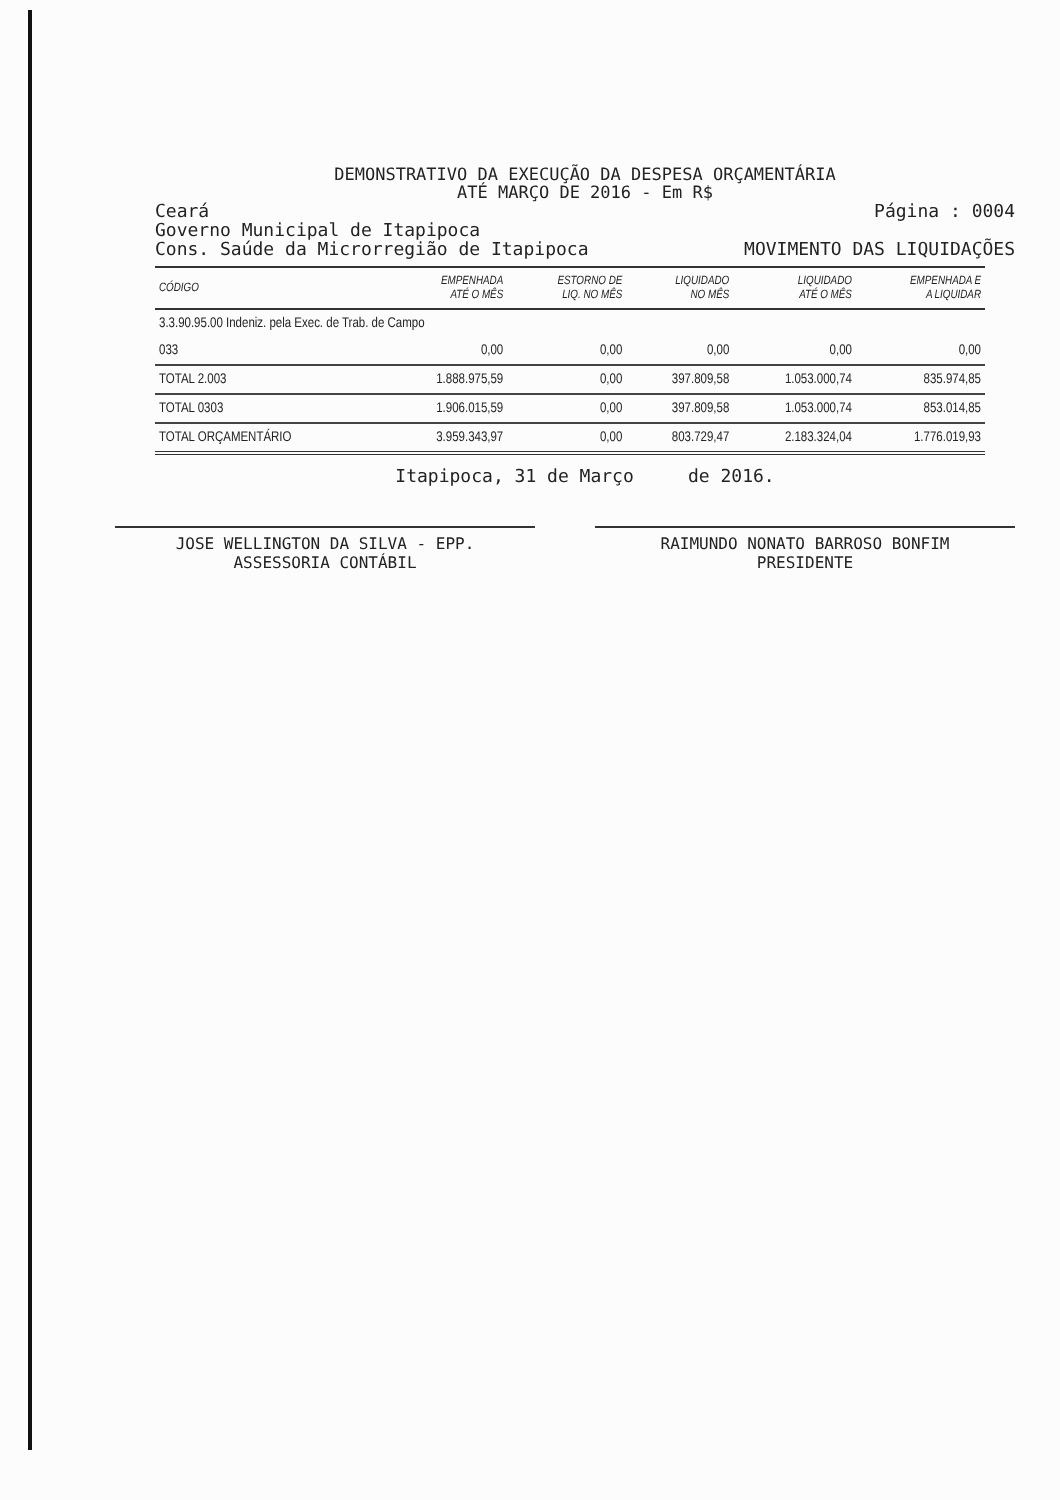DEMONSTRATIVO DA EXECUÇÃO DA DESPESA ORÇAMENTÁRIA
ATÉ MARÇO DE 2016 - Em R$
Ceará Página : 0004
Governo Municipal de Itapipoca
Cons. Saúde da Microrregião de Itapipoca MOVIMENTO DAS LIQUIDAÇÕES
| CÓDIGO | EMPENHADA ATÉ O MÊS | ESTORNO DE LIQ. NO MÊS | LIQUIDADO NO MÊS | LIQUIDADO ATÉ O MÊS | EMPENHADA E A LIQUIDAR |
| --- | --- | --- | --- | --- | --- |
| 3.3.90.95.00 Indeniz. pela Exec. de Trab. de Campo | | | | | |
| 033 | 0,00 | 0,00 | 0,00 | 0,00 | 0,00 |
| TOTAL 2.003 | 1.888.975,59 | 0,00 | 397.809,58 | 1.053.000,74 | 835.974,85 |
| TOTAL 0303 | 1.906.015,59 | 0,00 | 397.809,58 | 1.053.000,74 | 853.014,85 |
| TOTAL ORÇAMENTÁRIO | 3.959.343,97 | 0,00 | 803.729,47 | 2.183.324,04 | 1.776.019,93 |
Itapipoca, 31 de Março de 2016.
JOSE WELLINGTON DA SILVA - EPP.
ASSESSORIA CONTÁBIL
RAIMUNDO NONATO BARROSO BONFIM
PRESIDENTE